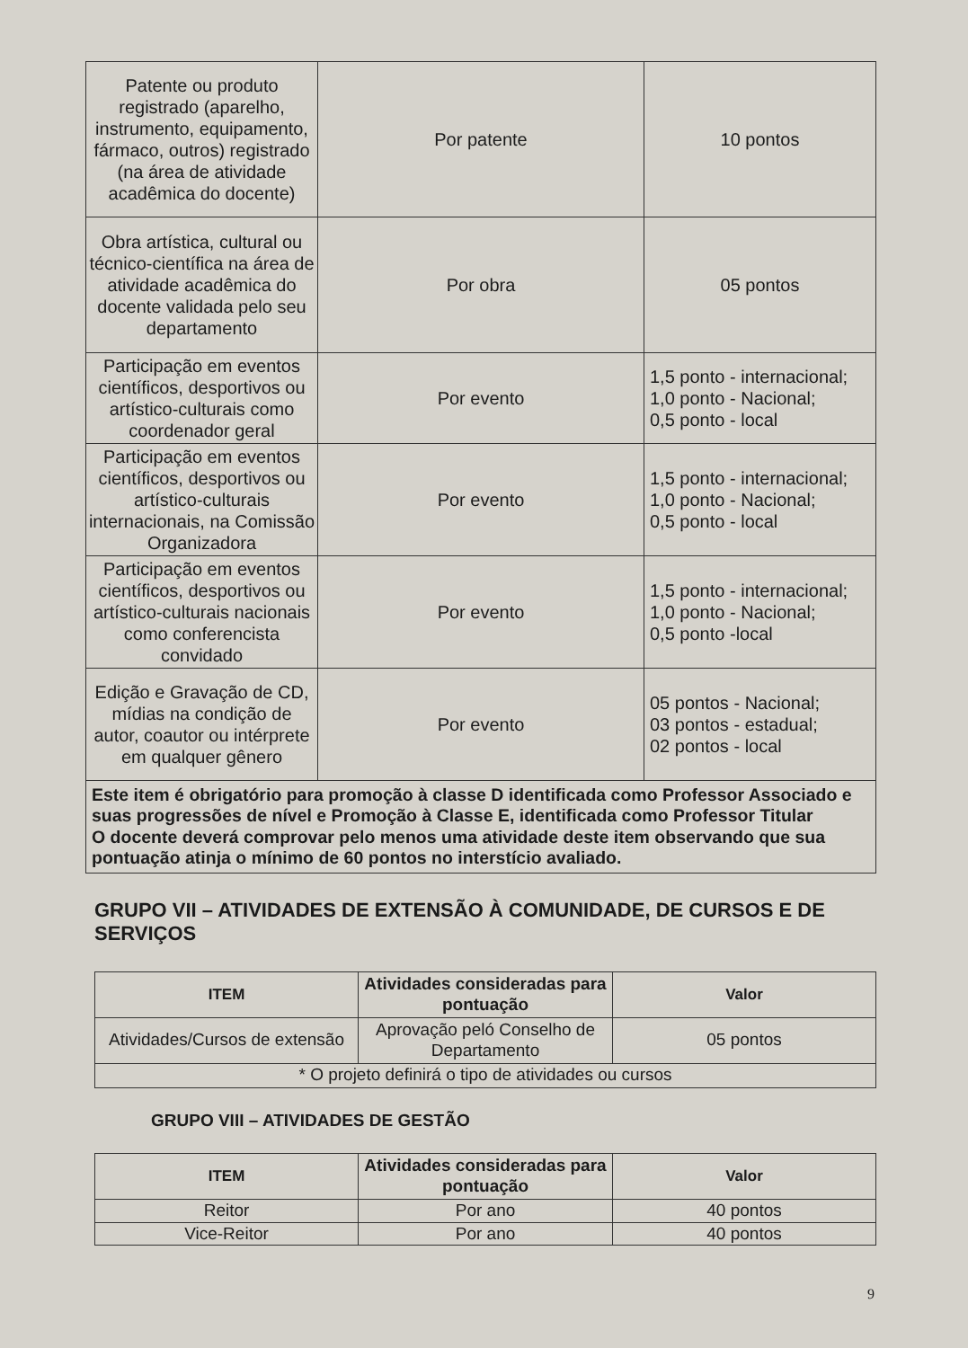| Patente ou produto registrado (aparelho, instrumento, equipamento, fármaco, outros) registrado (na área de atividade acadêmica do docente) | Por patente | 10 pontos |
| Obra artística, cultural ou técnico-científica na área de atividade acadêmica do docente validada pelo seu departamento | Por obra | 05 pontos |
| Participação em eventos científicos, desportivos ou artístico-culturais como coordenador geral | Por evento | 1,5 ponto - internacional; 1,0 ponto - Nacional; 0,5 ponto - local |
| Participação em eventos científicos, desportivos ou artístico-culturais internacionais, na Comissão Organizadora | Por evento | 1,5 ponto - internacional; 1,0 ponto - Nacional; 0,5 ponto - local |
| Participação em eventos científicos, desportivos ou artístico-culturais nacionais como conferencista convidado | Por evento | 1,5 ponto - internacional; 1,0 ponto - Nacional; 0,5 ponto -local |
| Edição e Gravação de CD, mídias na condição de autor, coautor ou intérprete em qualquer gênero | Por evento | 05 pontos - Nacional; 03 pontos - estadual; 02 pontos - local |
| Este item é obrigatório para promoção à classe D identificada como Professor Associado e suas progressões de nível e Promoção à Classe E, identificada como Professor Titular O docente deverá comprovar pelo menos uma atividade deste item observando que sua pontuação atinja o mínimo de 60 pontos no interstício avaliado. | | |
GRUPO VII – ATIVIDADES DE EXTENSÃO À COMUNIDADE, DE CURSOS E DE SERVIÇOS
| ITEM | Atividades consideradas para pontuação | Valor |
| --- | --- | --- |
| Atividades/Cursos de extensão | Aprovação peló Conselho de Departamento | 05 pontos |
| * O projeto definirá o tipo de atividades ou cursos | | |
GRUPO VIII – ATIVIDADES DE GESTÃO
| ITEM | Atividades consideradas para pontuação | Valor |
| --- | --- | --- |
| Reitor | Por ano | 40 pontos |
| Vice-Reitor | Por ano | 40 pontos |
9